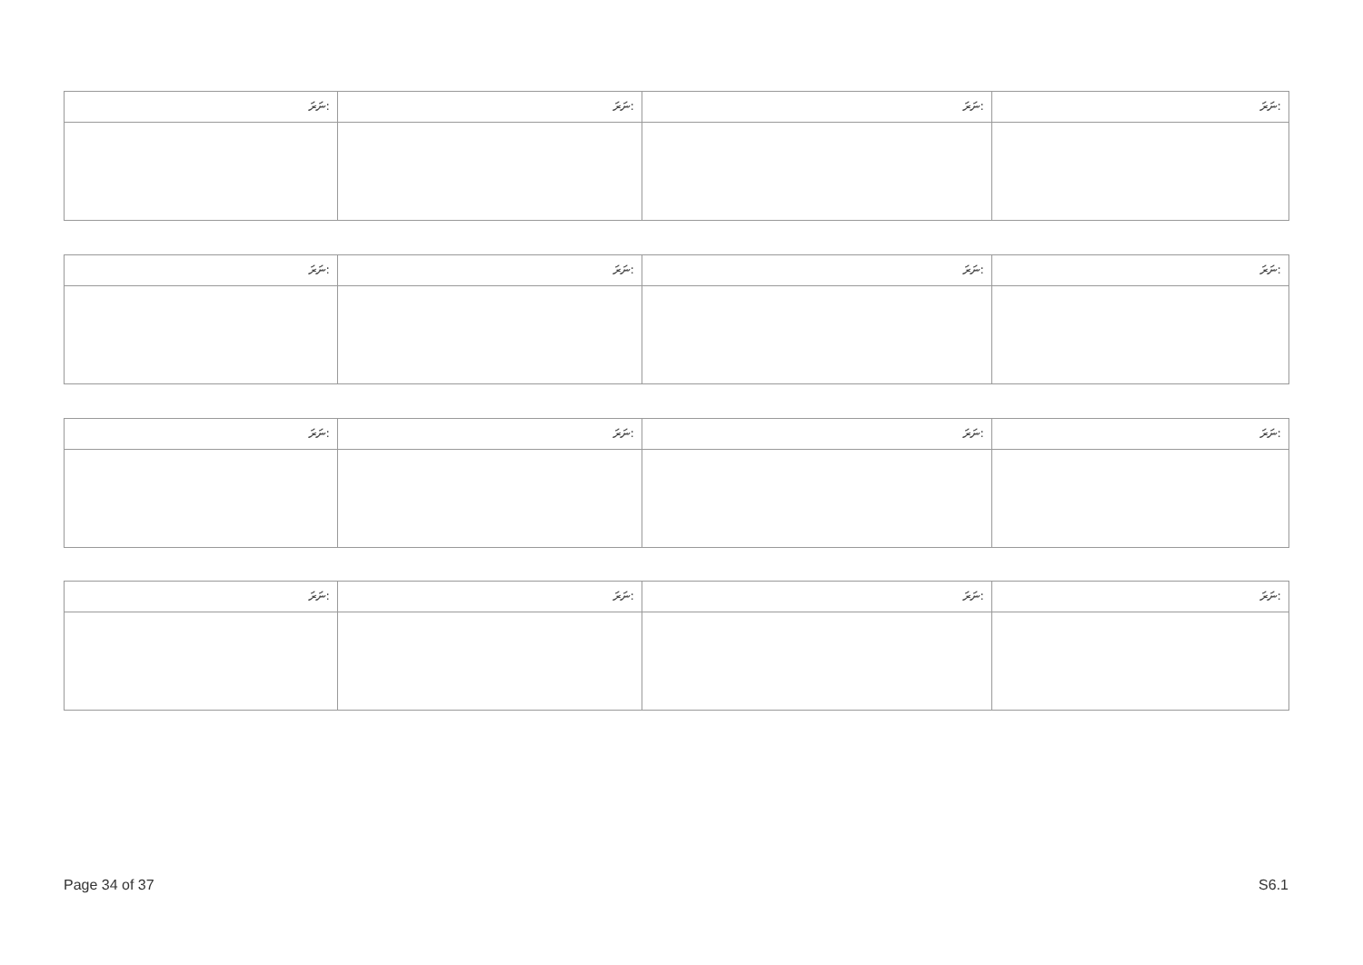| ނަރަ: | ނަރަ: | ނަރަ: | ނަރަ: |
| ނަރަ: | ނަރަ: | ނަރަ: | ނަރަ: |
| ނަރަ: | ނަރަ: | ނަރަ: | ނަރަ: |
| ނަރަ: | ނަރަ: | ނަރަ: | ނަރަ: |
Page 34 of 37 S6.1